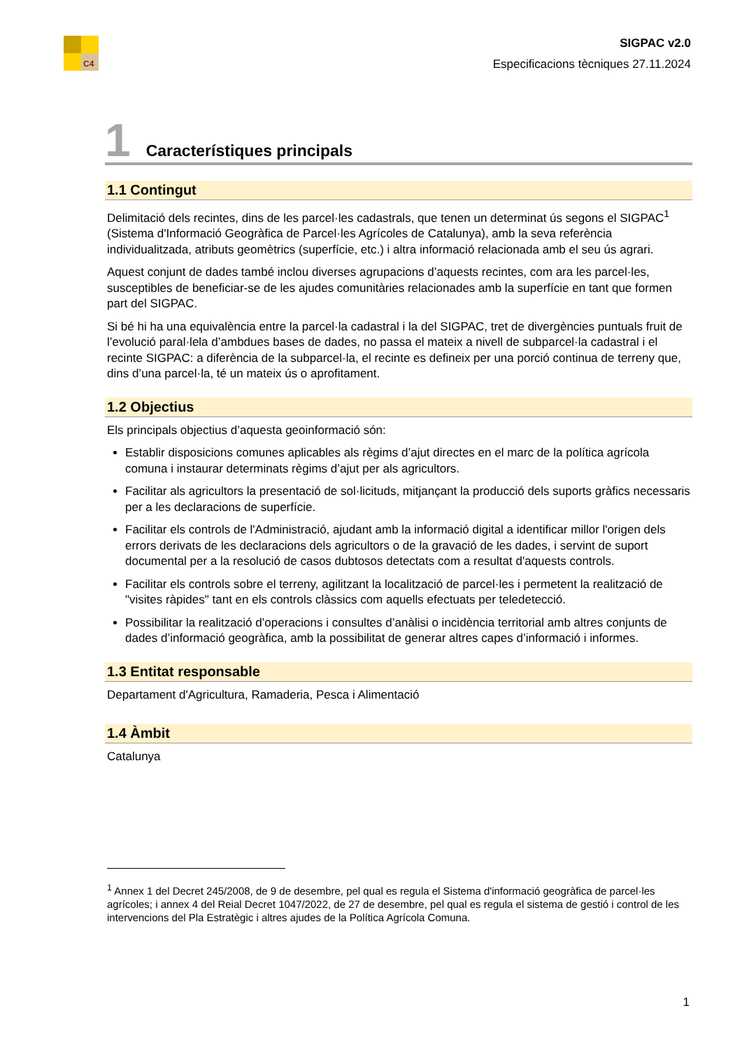C4
SIGPAC v2.0
Especificacions tècniques 27.11.2024
1 Característiques principals
1.1 Contingut
Delimitació dels recintes, dins de les parcel·les cadastrals, que tenen un determinat ús segons el SIGPAC<sup>1</sup> (Sistema d'Informació Geogràfica de Parcel·les Agrícoles de Catalunya), amb la seva referència individualitzada, atributs geomètrics (superfície, etc.) i altra informació relacionada amb el seu ús agrari.
Aquest conjunt de dades també inclou diverses agrupacions d’aquests recintes, com ara les parcel·les, susceptibles de beneficiar-se de les ajudes comunitàries relacionades amb la superfície en tant que formen part del SIGPAC.
Si bé hi ha una equivalència entre la parcel·la cadastral i la del SIGPAC, tret de divergències puntuals fruit de l’evolució paral·lela d’ambdues bases de dades, no passa el mateix a nivell de subparcel·la cadastral i el recinte SIGPAC: a diferència de la subparcel·la, el recinte es defineix per una porció continua de terreny que, dins d’una parcel·la, té un mateix ús o aprofitament.
1.2 Objectius
Els principals objectius d’aquesta geoinformació són:
Establir disposicions comunes aplicables als règims d’ajut directes en el marc de la política agrícola comuna i instaurar determinats règims d’ajut per als agricultors.
Facilitar als agricultors la presentació de sol·licituds, mitjançant la producció dels suports gràfics necessaris per a les declaracions de superfície.
Facilitar els controls de l'Administració, ajudant amb la informació digital a identificar millor l'origen dels errors derivats de les declaracions dels agricultors o de la gravació de les dades, i servint de suport documental per a la resolució de casos dubtosos detectats com a resultat d'aquests controls.
Facilitar els controls sobre el terreny, agilitzant la localització de parcel·les i permetent la realització de "visites ràpides" tant en els controls clàssics com aquells efectuats per teledetecció.
Possibilitar la realització d’operacions i consultes d’anàlisi o incidència territorial amb altres conjunts de dades d’informació geogràfica, amb la possibilitat de generar altres capes d’informació i informes.
1.3 Entitat responsable
Departament d'Agricultura, Ramaderia, Pesca i Alimentació
1.4 Àmbit
Catalunya
<sup>1</sup> Annex 1 del Decret 245/2008, de 9 de desembre, pel qual es regula el Sistema d'informació geogràfica de parcel·les agrícoles; i annex 4 del Reial Decret 1047/2022, de 27 de desembre, pel qual es regula el sistema de gestió i control de les intervencions del Pla Estratègic i altres ajudes de la Política Agrícola Comuna.
1